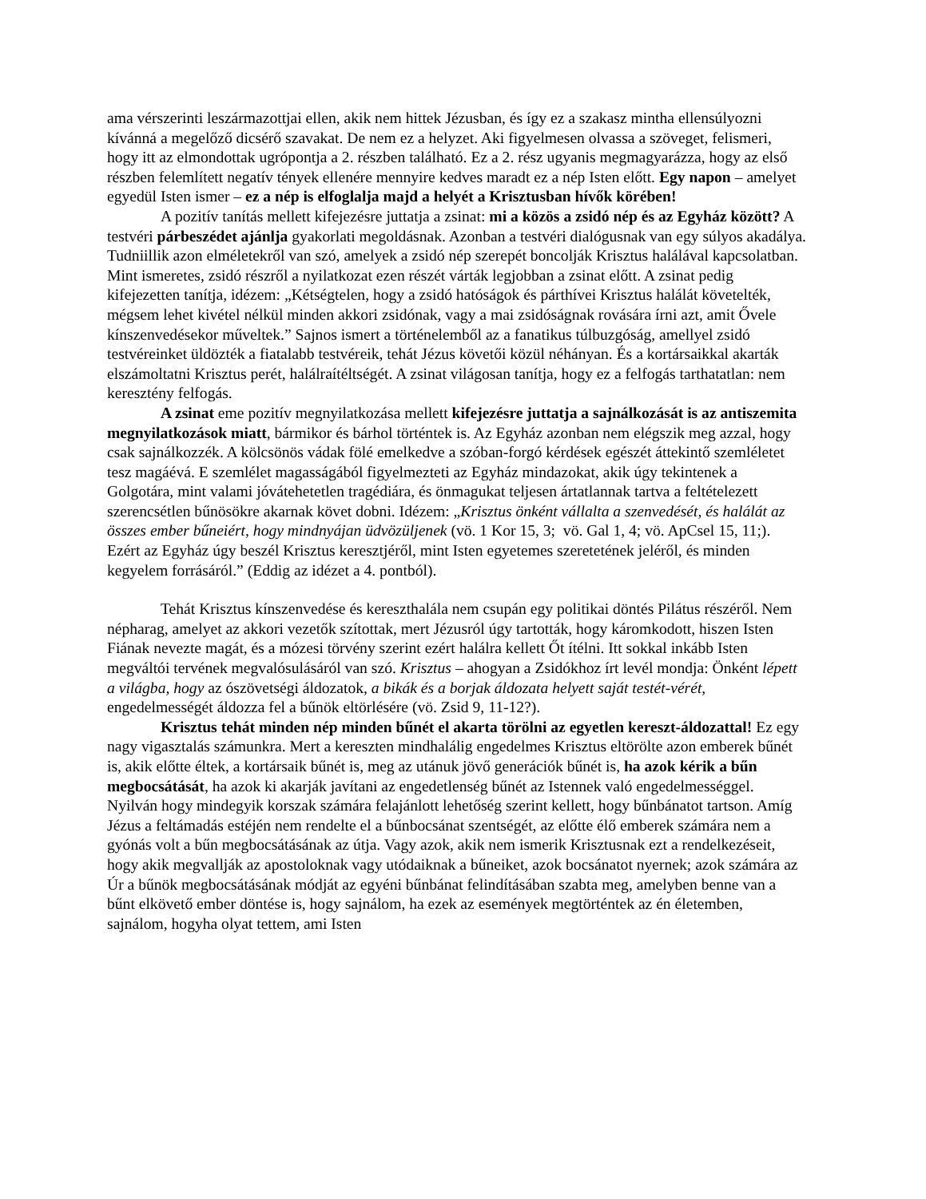ama vérszerinti leszármazottjai ellen, akik nem hittek Jézusban, és így ez a szakasz mintha ellensúlyozni kívánná a megelőző dicsérő szavakat. De nem ez a helyzet. Aki figyelmesen olvassa a szöveget, felismeri, hogy itt az elmondottak ugrópontja a 2. részben található. Ez a 2. rész ugyanis megmagyarázza, hogy az első részben felemlített negatív tények ellenére mennyire kedves maradt ez a nép Isten előtt. Egy napon – amelyet egyedül Isten ismer – ez a nép is elfoglalja majd a helyét a Krisztusban hívők körében!
A pozitív tanítás mellett kifejezésre juttatja a zsinat: mi a közös a zsidó nép és az Egyház között? A testvéri párbeszédet ajánlja gyakorlati megoldásnak. Azonban a testvéri dialógusnak van egy súlyos akadálya. Tudniillik azon elméletekről van szó, amelyek a zsidó nép szerepét boncolják Krisztus halálával kapcsolatban. Mint ismeretes, zsidó részről a nyilatkozat ezen részét várták legjobban a zsinat előtt. A zsinat pedig kifejezetten tanítja, idézem: „Kétségtelen, hogy a zsidó hatóságok és párthívei Krisztus halálát követelték, mégsem lehet kivétel nélkül minden akkori zsidónak, vagy a mai zsidóságnak rovására írni azt, amit Ővele kínszenvedésekor műveltek.” Sajnos ismert a történelemből az a fanatikus túlbuzgóság, amellyel zsidó testvéreinket üldözték a fiatalabb testvéreik, tehát Jézus követői közül néhányan. És a kortársaikkal akarták elszámoltatni Krisztus perét, halálraítéltségét. A zsinat világosan tanítja, hogy ez a felfogás tarthatatlan: nem keresztény felfogás.
A zsinat eme pozitív megnyilatkozása mellett kifejezésre juttatja a sajnálkozását is az antiszemita megnyilatkozások miatt, bármikor és bárhol történtek is. Az Egyház azonban nem elégszik meg azzal, hogy csak sajnálkozzék. A kölcsönös vádak fölé emelkedve a szóban-forgó kérdések egészét áttekintő szemléletet tesz magáévá. E szemlélet magasságából figyelmezteti az Egyház mindazokat, akik úgy tekintenek a Golgotára, mint valami jóvátehetetlen tragédiára, és önmagukat teljesen ártatlannak tartva a feltételezett szerencsétlen bűnösökre akarnak követ dobni. Idézem: „Krisztus önként vállalta a szenvedését, és halálát az összes ember bűneiért, hogy mindnyájan üdvözüljenek (vö. 1 Kor 15, 3; vö. Gal 1, 4; vö. ApCsel 15, 11;). Ezért az Egyház úgy beszél Krisztus keresztjéről, mint Isten egyetemes szeretetének jeléről, és minden kegyelem forrásáról.” (Eddig az idézet a 4. pontból).
Tehát Krisztus kínszenvedése és kereszthalála nem csupán egy politikai döntés Pilátus részéről. Nem népharag, amelyet az akkori vezetők szítottak, mert Jézusról úgy tartották, hogy káromkodott, hiszen Isten Fiának nevezte magát, és a mózesi törvény szerint ezért halálra kellett Őt ítélni. Itt sokkal inkább Isten megváltói tervének megvalósulásáról van szó. Krisztus – ahogyan a Zsidókhoz írt levél mondja: Önként lépett a világba, hogy az ószövetségi áldozatok, a bikák és a borjak áldozata helyett saját testét-vérét, engedelmességét áldozza fel a bűnök eltörlésére (vö. Zsid 9, 11-12?).
Krisztus tehát minden nép minden bűnét el akarta törölni az egyetlen kereszt-áldozattal! Ez egy nagy vigasztalás számunkra. Mert a kereszten mindhalálig engedelmes Krisztus eltörölte azon emberek bűnét is, akik előtte éltek, a kortársaik bűnét is, meg az utánuk jövő generációk bűnét is, ha azok kérik a bűn megbocsátását, ha azok ki akarják javítani az engedetlenség bűnét az Istennek való engedelmességgel. Nyilván hogy mindegyik korszak számára felajánlott lehetőség szerint kellett, hogy bűnbánatot tartson. Amíg Jézus a feltámadás estéjén nem rendelte el a bűnbocsánat szentségét, az előtte élő emberek számára nem a gyónás volt a bűn megbocsátásának az útja. Vagy azok, akik nem ismerik Krisztusnak ezt a rendelkezéseit, hogy akik megvallják az apostoloknak vagy utódaiknak a bűneiket, azok bocsánatot nyernek; azok számára az Úr a bűnök megbocsátásának módját az egyéni bűnbánat felindításában szabta meg, amelyben benne van a bűnt elkövető ember döntése is, hogy sajnálom, ha ezek az események megtörténtek az én életemben, sajnálom, hogyha olyat tettem, ami Isten